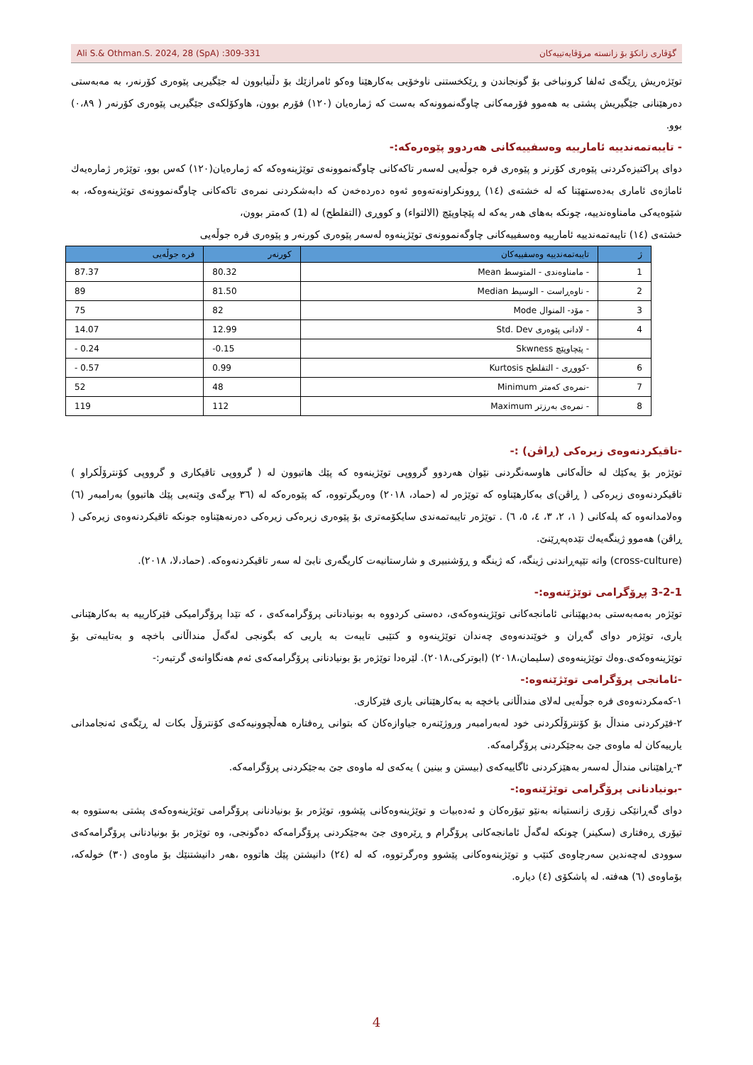Ali S.& Othman.S. 2024, 28 (SpA) :309-331 گۆڤاری زانكۆ بۆ زانستە مرۆڤایەتییەكان
توێژەریش ڕێگەی ئەلفا كرونباخی بۆ گونجاندن و ڕێكخستنی ناوخۆیی بەكارهێنا وەكو ئامرازێك بۆ دڵنیابوون لە جێگیریی پێوەری كۆرنەر، بە مەبەستی دەرهێنانی جێگیریش پشتی بە هەموو فۆرمەكانی چاوگەنموونەكە بەست كە ژمارەیان (١٢٠) فۆرم بوون، هاوكۆلكەی جێگیریی پێوەری كۆرنەر ( ٠،٨٩) بوو.
- تایبەتمەندییە ئامارییە وەسفییەكانی هەردوو پێوەرەكە:-
دوای پراكتیزەكردنی پێوەری كۆرنر و پێوەری فرە جوڵەیی لەسەر تاكەكانی چاوگەنموونەی توێژینەوەكە كە ژمارەیان(١٢٠) كەس بوو، توێژەر ژمارەیەك ئاماژەی ئاماری بەدەستهێنا كە لە خشتەی (١٤) ڕوونكراونەتەوەو ئەوە دەردەخەن كە دابەشكردنی نمرەی تاكەكانی چاوگەنموونەی توێژینەوەكە، بە شێوەیەكی مامناوەندییە، چونكە بەهای هەر یەكە لە پێچاوپێچ (الالتواء) و كووڕی (التفلطح) لە (1) كەمتر بوون،
خشتەی (١٤) تایبەتمەندییە ئامارییە وەسفییەكانی چاوگەنموونەی توێژینەوە لەسەر پێوەری كورنەر و پێوەری فرە جوڵەیی
| ژ | تایبەتمەندییە وەسفییەكان | كورنەر | فرە جوڵەیی |
| --- | --- | --- | --- |
| 1 | - مامناوەندی - المتوسط Mean | 80.32 | 87.37 |
| 2 | - ناوەڕاست - الوسیط Median | 81.50 | 89 |
| 3 | - مۆد- المنوال Mode | 82 | 75 |
| 4 | - لادانی پێوەری Std. Dev | 12.99 | 14.07 |
| | - پێچاوپێچ Skwness | -0.15 | - 0.24 |
| 6 | -كووڕی - التفلطح Kurtosis | 0.99 | - 0.57 |
| 7 | -نمرەی كەمتر Minimum | 48 | 52 |
| 8 | - نمرەی بەرزتر Maximum | 112 | 119 |
-تاقیكردنەوەی زیرەكی (ڕاڤن) :-
توێژەر بۆ یەكێك لە خاڵەكانی هاوسەنگردنی نێوان هەردوو گرووپی توێژینەوە كە پێك هاتبوون لە ( گرووپی تاقیكاری و گرووپی كۆنترۆڵكراو ) تاقیكردنەوەی زیرەكی ( ڕاڤن)ی بەكارهێناوە كە توێژەر لە (حماد، ٢٠١٨) وەریگرتووە، كە پێوەرەكە لە (٣٦ بڕگەی وێنەیی پێك هاتبوو) بەرامبەر (٦) وەلامدانەوە كە پلەكانی ( ١، ٢، ٣، ٤، ٥، ٦) . توێژەر تایبەتمەندی سایكۆمەتری بۆ پێوەری زیرەكی زیرەكی دەرنەهێناوە جونكە تاقیكردنەوەی زیرەكی ( ڕاڤن) هەموو ژینگەیەك تێدەپەڕێنێ.
(cross-culture) واتە تێپەڕاندنی ژینگە، كە ژینگە و ڕۆشنبیری و شارستانیەت كاریگەری نابێ لە سەر تاقیكردنەوەكە. (حماد،لا، ٢٠١٨).
3-2-1 پڕۆگرامی توێژێنەوە:-
توێژەر بەمەبەستی بەدیهێنانی ئامانجەكانی توێژینەوەكەی، دەستی كردووە بە بونیادنانی پرۆگرامەكەی ، كە تێدا پرۆگرامیكی فێركارییە بە بەكارهێنانی یاری، توێژەر دوای گەڕان و خوێندنەوەی چەندان توێژینەوە و كتێبی تایبەت بە یاریی كە بگونجی لەگەڵ منداڵانی باخچە و بەتایبەتی بۆ توێژینەوەكەی.وەك توێژینەوەی (سلیمان،٢٠١٨) (ابوتركی،٢٠١٨). لێرەدا توێژەر بۆ بونیادنانی پرۆگرامەكەی ئەم هەنگاوانەی گرتبەر:-
-ئامانجی پرۆگرامی توێژێنەوە:-
١-كەمكردنەوەی فرە جوڵەیی لەلای منداڵانی باخچە بە بەكارهێنانی یاری فێركاری.
٢-فێركردنی منداڵ بۆ كۆنترۆڵكردنی خود لەبەرامبەر وروژێنەرە جیاوازەكان كە بتوانی ڕەفتارە هەڵچوونیەكەی كۆنترۆڵ بكات لە ڕێگەی ئەنجامدانی یارییەكان لە ماوەی جێ بەجێكردنی پرۆگرامەكە.
٣-ڕاهێنانی منداڵ لەسەر بەهێزكردنی ئاگاییەكەی (بیستن و بینین ) یەكەی لە ماوەی جێ بەجێكردنی پرۆگرامەكە.
-بونیادنانی پرۆگرامی توێژێنەوە:-
دوای گەڕانێكی زۆری زانستیانە بەنێو تیۆرەكان و ئەدەبیات و توێژینەوەكانی پێشوو، توێژەر بۆ بونیادنانی پرۆگرامی توێژینەوەكەی پشتی بەستووە بە تیۆری ڕەفتاری (سكینر) چونكە لەگەڵ ئامانجەكانی پرۆگرام و ڕێرەوی جێ بەجێكردنی پرۆگرامەكە دەگونجی، وە توێژەر بۆ بونیادنانی پرۆگرامەكەی سوودی لەچەندین سەرچاوەی كتێب و توێژینەوەكانی پێشوو وەرگرتووە، كە لە (٢٤) دانیشتن پێك هاتووە ،هەر دانیشتنێك بۆ ماوەی (٣٠) خولەكە، بۆماوەی (٦) هەفتە. لە پاشكۆی (٤) دیارە.
4